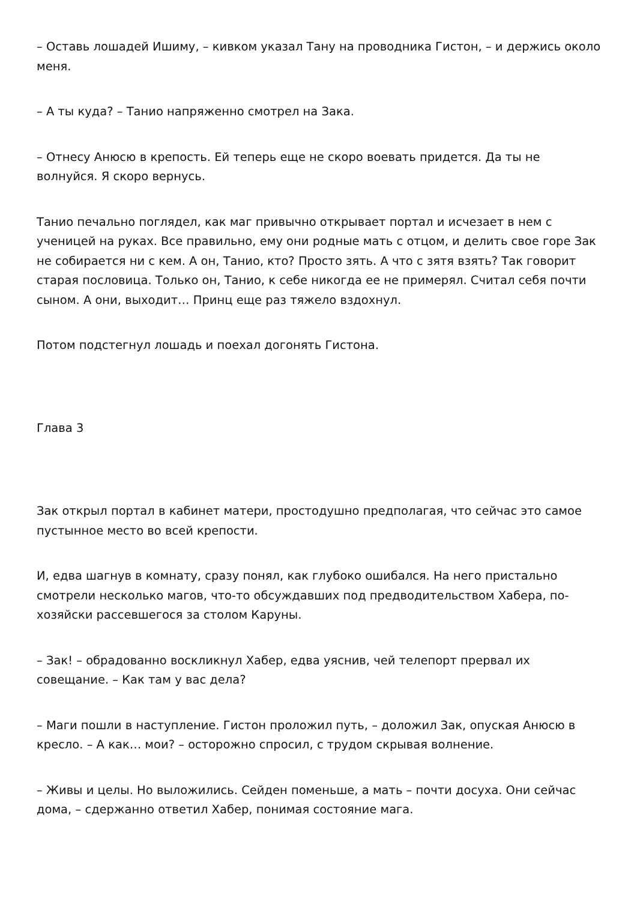– Оставь лошадей Ишиму, – кивком указал Тану на проводника Гистон, – и держись около меня.
– А ты куда? – Танио напряженно смотрел на Зака.
– Отнесу Анюсю в крепость. Ей теперь еще не скоро воевать придется. Да ты не волнуйся. Я скоро вернусь.
Танио печально поглядел, как маг привычно открывает портал и исчезает в нем с ученицей на руках. Все правильно, ему они родные мать с отцом, и делить свое горе Зак не собирается ни с кем. А он, Танио, кто? Просто зять. А что с зятя взять? Так говорит старая пословица. Только он, Танио, к себе никогда ее не примерял. Считал себя почти сыном. А они, выходит… Принц еще раз тяжело вздохнул.
Потом подстегнул лошадь и поехал догонять Гистона.
Глава 3
Зак открыл портал в кабинет матери, простодушно предполагая, что сейчас это самое пустынное место во всей крепости.
И, едва шагнув в комнату, сразу понял, как глубоко ошибался. На него пристально смотрели несколько магов, что-то обсуждавших под предводительством Хабера, по-хозяйски рассевшегося за столом Каруны.
– Зак! – обрадованно воскликнул Хабер, едва уяснив, чей телепорт прервал их совещание. – Как там у вас дела?
– Маги пошли в наступление. Гистон проложил путь, – доложил Зак, опуская Анюсю в кресло. – А как… мои? – осторожно спросил, с трудом скрывая волнение.
– Живы и целы. Но выложились. Сейден поменьше, а мать – почти досуха. Они сейчас дома, – сдержанно ответил Хабер, понимая состояние мага.